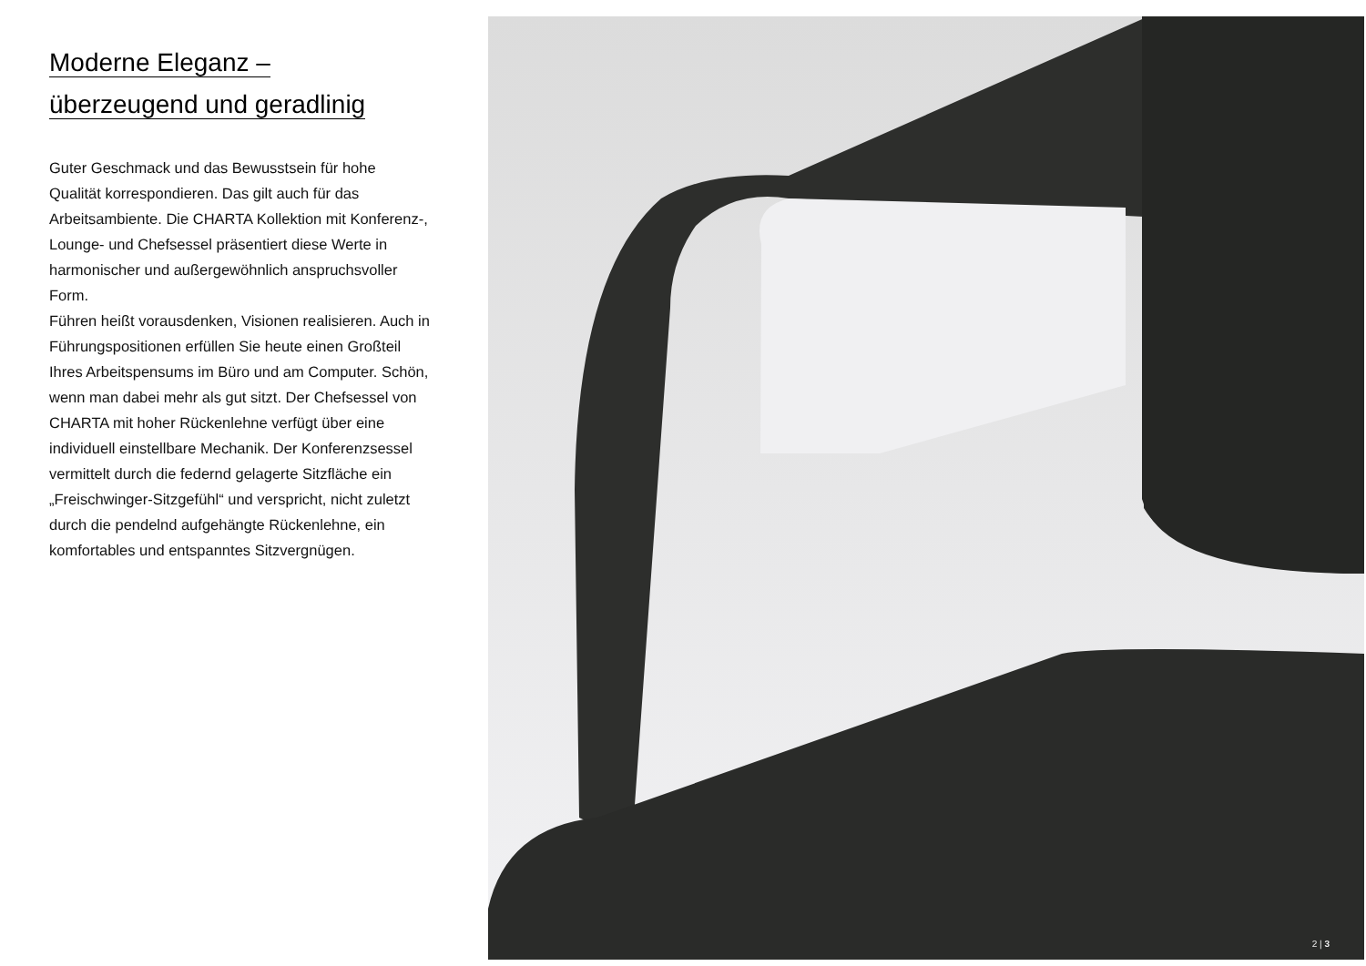Moderne Eleganz –
überzeugend und geradlinig
Guter Geschmack und das Bewusstsein für hohe Qualität korrespondieren. Das gilt auch für das Arbeitsambiente. Die CHARTA Kollektion mit Konferenz-, Lounge- und Chefsessel präsentiert diese Werte in harmonischer und außergewöhnlich anspruchsvoller Form.
Führen heißt vorausdenken, Visionen realisieren. Auch in Führungspositionen erfüllen Sie heute einen Großteil Ihres Arbeitspensums im Büro und am Computer. Schön, wenn man dabei mehr als gut sitzt. Der Chefsessel von CHARTA mit hoher Rückenlehne verfügt über eine individuell einstellbare Mechanik. Der Konferenzsessel vermittelt durch die federnd gelagerte Sitzfläche ein „Freischwinger-Sitzgefühl“ und verspricht, nicht zuletzt durch die pendelnd aufgehängte Rückenlehne, ein komfortables und entspanntes Sitzvergnügen.
2 | 3